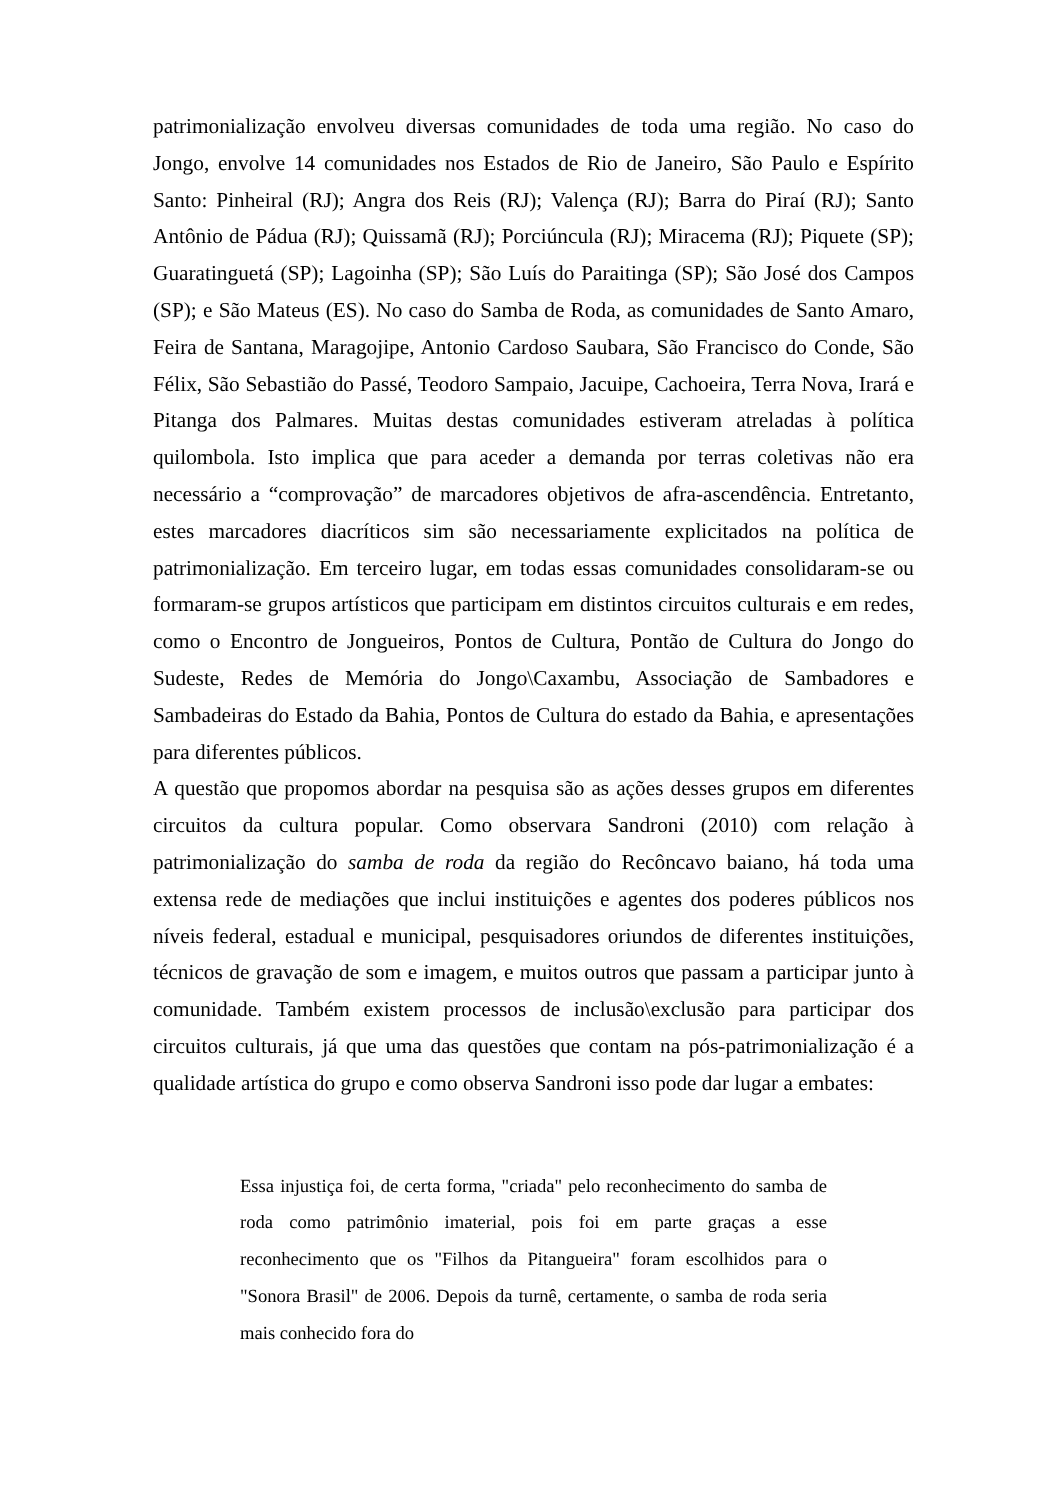patrimonialização envolveu diversas comunidades de toda uma região. No caso do Jongo, envolve 14 comunidades nos Estados de Rio de Janeiro, São Paulo e Espírito Santo: Pinheiral (RJ); Angra dos Reis (RJ); Valença (RJ); Barra do Piraí (RJ); Santo Antônio de Pádua (RJ); Quissamã (RJ); Porciúncula (RJ); Miracema (RJ); Piquete (SP); Guaratinguetá (SP); Lagoinha (SP); São Luís do Paraitinga (SP); São José dos Campos (SP); e São Mateus (ES). No caso do Samba de Roda, as comunidades de Santo Amaro, Feira de Santana, Maragojipe, Antonio Cardoso Saubara, São Francisco do Conde, São Félix, São Sebastião do Passé, Teodoro Sampaio, Jacuipe, Cachoeira, Terra Nova, Irará e Pitanga dos Palmares. Muitas destas comunidades estiveram atreladas à política quilombola. Isto implica que para aceder a demanda por terras coletivas não era necessário a “comprovação” de marcadores objetivos de afra-ascendência. Entretanto, estes marcadores diacríticos sim são necessariamente explicitados na política de patrimonialização. Em terceiro lugar, em todas essas comunidades consolidaram-se ou formaram-se grupos artísticos que participam em distintos circuitos culturais e em redes, como o Encontro de Jongueiros, Pontos de Cultura, Pontão de Cultura do Jongo do Sudeste, Redes de Memória do Jongo\Caxambu, Associação de Sambadores e Sambadeiras do Estado da Bahia, Pontos de Cultura do estado da Bahia, e apresentações para diferentes públicos.
A questão que propomos abordar na pesquisa são as ações desses grupos em diferentes circuitos da cultura popular. Como observara Sandroni (2010) com relação à patrimonialização do samba de roda da região do Recôncavo baiano, há toda uma extensa rede de mediações que inclui instituições e agentes dos poderes públicos nos níveis federal, estadual e municipal, pesquisadores oriundos de diferentes instituições, técnicos de gravação de som e imagem, e muitos outros que passam a participar junto à comunidade. Também existem processos de inclusão\exclusão para participar dos circuitos culturais, já que uma das questões que contam na pós-patrimonialização é a qualidade artística do grupo e como observa Sandroni isso pode dar lugar a embates:
Essa injustiça foi, de certa forma, "criada" pelo reconhecimento do samba de roda como patrimônio imaterial, pois foi em parte graças a esse reconhecimento que os "Filhos da Pitangueira" foram escolhidos para o "Sonora Brasil" de 2006. Depois da turnê, certamente, o samba de roda seria mais conhecido fora do